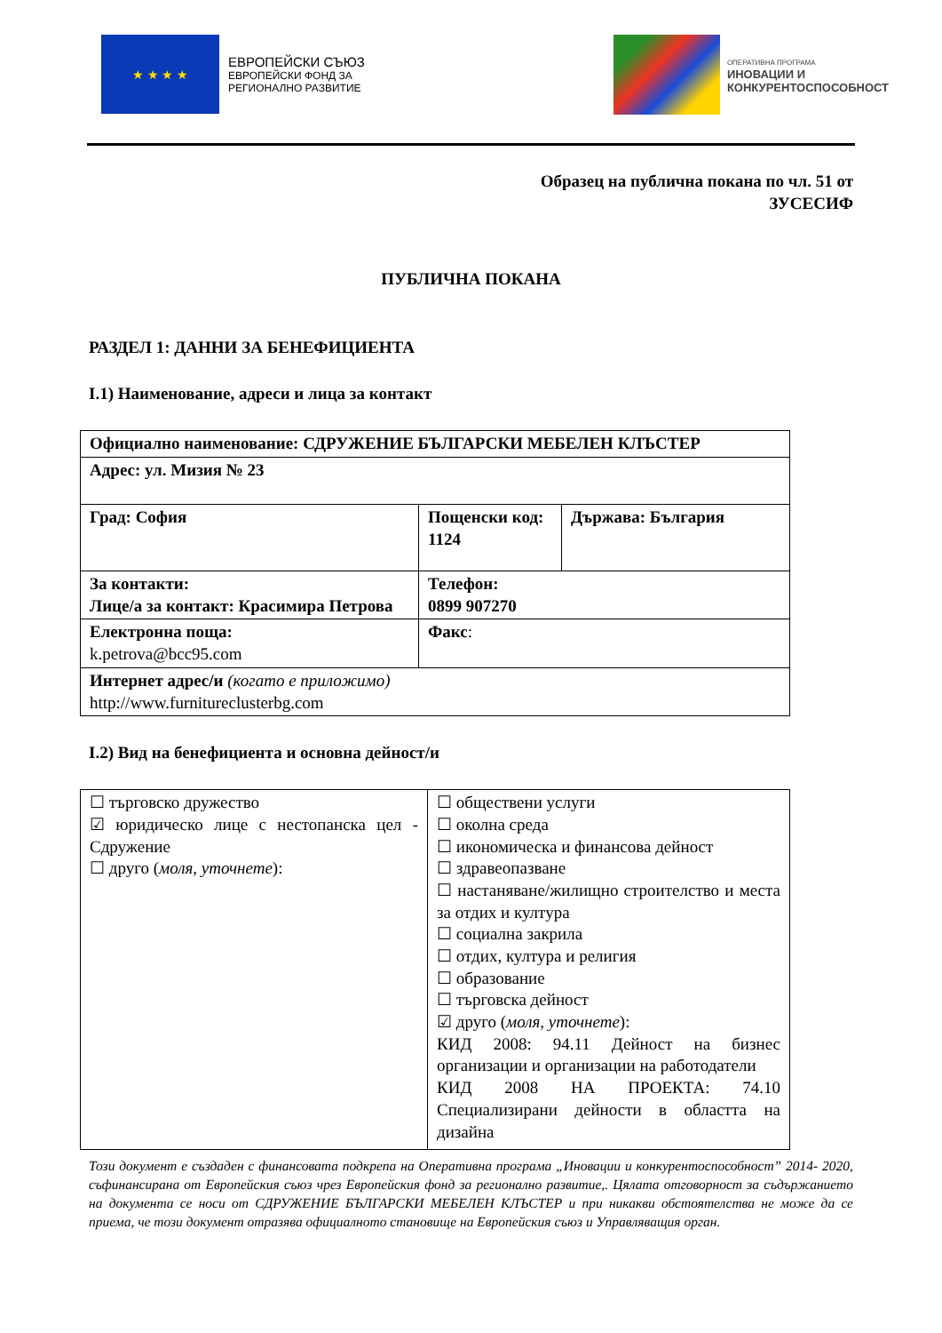★ ★ ★ ★
ЕВРОПЕЙСКИ СЪЮЗ
ЕВРОПЕЙСКИ ФОНД ЗА
РЕГИОНАЛНО РАЗВИТИЕ
ОПЕРАТИВНА ПРОГРАМА
ИНОВАЦИИ И
КОНКУРЕНТОСПОСОБНОСТ
Образец на публична покана по чл. 51 от
ЗУСЕСИФ
ПУБЛИЧНА ПОКАНА
РАЗДЕЛ 1: ДАННИ ЗА БЕНЕФИЦИЕНТА
I.1) Наименование, адреси и лица за контакт
| Официално наименование: СДРУЖЕНИЕ БЪЛГАРСКИ МЕБЕЛЕН КЛЪСТЕР | | |
| Адрес: ул. Мизия № 23 | | |
| Град: София | Пощенски код: 1124 | Държава: България |
| За контакти: Лице/а за контакт: Красимира Петрова | Телефон: 0899 907270 | |
| Електронна поща: k.petrova@bcc95.com | Факс : | |
| Интернет адрес/и (когато е приложимо) http://www.furnitureclusterbg.com | | |
I.2) Вид на бенефициента и основна дейност/и
| ☐ търговско дружество ☑ юридическо лице с нестопанска цел - Сдружение ☐ друго ( моля, уточнете ): | ☐ обществени услуги ☐ околна среда ☐ икономическа и финансова дейност ☐ здравеопазване ☐ настаняване/жилищно строителство и места за отдих и култура ☐ социална закрила ☐ отдих, култура и религия ☐ образование ☐ търговска дейност ☑ друго ( моля, уточнете ): КИД 2008: 94.11 Дейност на бизнес организации и организации на работодатели КИД 2008 НА ПРОЕКТА: 74.10 Специализирани дейности в областта на дизайна |
Този документ е създаден с финансовата подкрепа на Оперативна програма „Иновации и конкурентоспособност” 2014- 2020, съфинансирана от Европейския съюз чрез Европейския фонд за регионално развитие,. Цялата отговорност за съдържанието на документа се носи от СДРУЖЕНИЕ БЪЛГАРСКИ МЕБЕЛЕН КЛЪСТЕР и при никакви обстоятелства не може да се приема, че този документ отразява официалното становище на Европейския съюз и Управляващия орган.